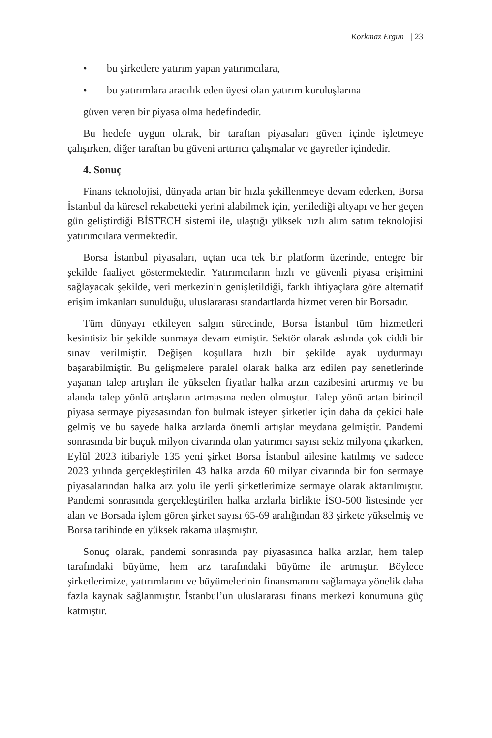Korkmaz Ergun | 23
• bu şirketlere yatırım yapan yatırımcılara,
• bu yatırımlara aracılık eden üyesi olan yatırım kuruluşlarına
güven veren bir piyasa olma hedefindedir.
Bu hedefe uygun olarak, bir taraftan piyasaları güven içinde işletmeye çalışırken, diğer taraftan bu güveni arttırıcı çalışmalar ve gayretler içindedir.
4. Sonuç
Finans teknolojisi, dünyada artan bir hızla şekillenmeye devam ederken, Borsa İstanbul da küresel rekabetteki yerini alabilmek için, yenilediği altyapı ve her geçen gün geliştirdiği BİSTECH sistemi ile, ulaştığı yüksek hızlı alım satım teknolojisi yatırımcılara vermektedir.
Borsa İstanbul piyasaları, uçtan uca tek bir platform üzerinde, entegre bir şekilde faaliyet göstermektedir. Yatırımcıların hızlı ve güvenli piyasa erişimini sağlayacak şekilde, veri merkezinin genişletildiği, farklı ihtiyaçlara göre alternatif erişim imkanları sunulduğu, uluslararası standartlarda hizmet veren bir Borsadır.
Tüm dünyayı etkileyen salgın sürecinde, Borsa İstanbul tüm hizmetleri kesintisiz bir şekilde sunmaya devam etmiştir. Sektör olarak aslında çok ciddi bir sınav verilmiştir. Değişen koşullara hızlı bir şekilde ayak uydurmayı başarabilmiştir. Bu gelişmelere paralel olarak halka arz edilen pay senetlerinde yaşanan talep artışları ile yükselen fiyatlar halka arzın cazibesini artırmış ve bu alanda talep yönlü artışların artmasına neden olmuştur. Talep yönü artan birincil piyasa sermaye piyasasından fon bulmak isteyen şirketler için daha da çekici hale gelmiş ve bu sayede halka arzlarda önemli artışlar meydana gelmiştir. Pandemi sonrasında bir buçuk milyon civarında olan yatırımcı sayısı sekiz milyona çıkarken, Eylül 2023 itibariyle 135 yeni şirket Borsa İstanbul ailesine katılmış ve sadece 2023 yılında gerçekleştirilen 43 halka arzda 60 milyar civarında bir fon sermaye piyasalarından halka arz yolu ile yerli şirketlerimize sermaye olarak aktarılmıştır. Pandemi sonrasında gerçekleştirilen halka arzlarla birlikte İSO-500 listesinde yer alan ve Borsada işlem gören şirket sayısı 65-69 aralığından 83 şirkete yükselmiş ve Borsa tarihinde en yüksek rakama ulaşmıştır.
Sonuç olarak, pandemi sonrasında pay piyasasında halka arzlar, hem talep tarafındaki büyüme, hem arz tarafındaki büyüme ile artmıştır. Böylece şirketlerimize, yatırımlarını ve büyümelerinin finansmanını sağlamaya yönelik daha fazla kaynak sağlanmıştır. İstanbul’un uluslararası finans merkezi konumuna güç katmıştır.